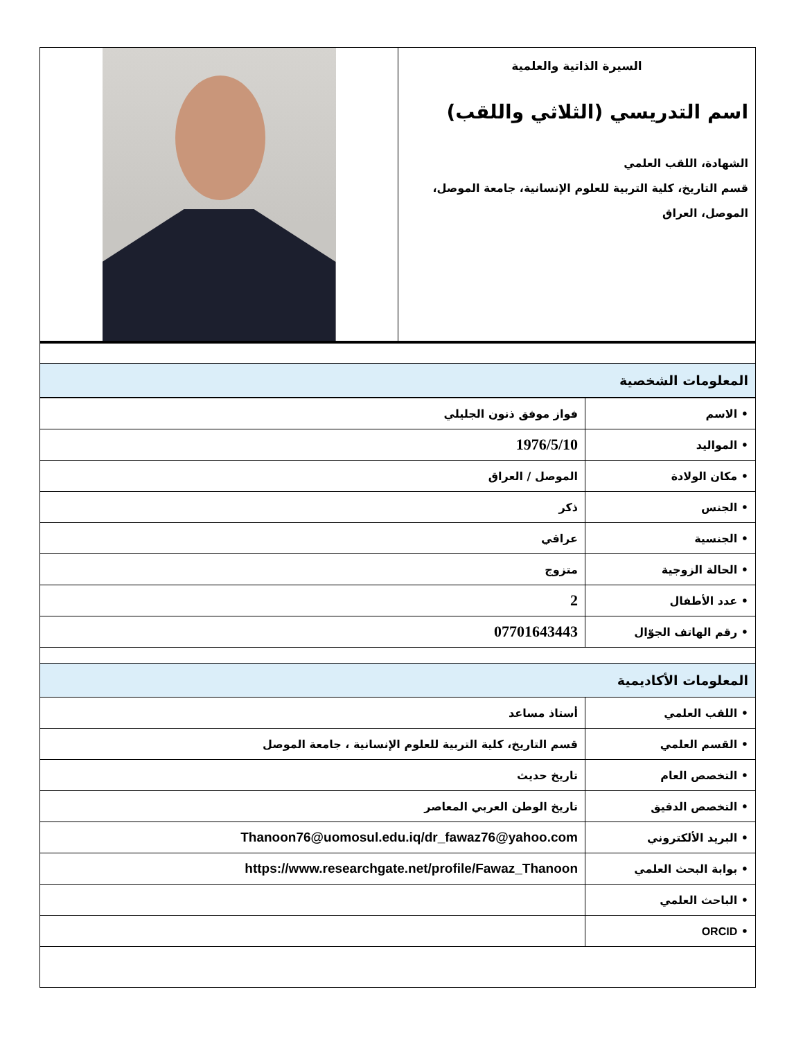| السيرة الذاتية والعلمية اسم التدريسي (الثلاثي واللقب) الشهادة، اللقب العلمي قسم التاريخ، كلية التربية للعلوم الإنسانية، جامعة الموصل، الموصل، العراق | |
| المعلومات الشخصية | |
| • الاسم | فواز موفق ذنون الجليلي |
| • المواليد | 1976/5/10 |
| • مكان الولادة | الموصل / العراق |
| • الجنس | ذكر |
| • الجنسية | عراقي |
| • الحالة الزوجية | متزوج |
| • عدد الأطفال | 2 |
| • رقم الهاتف الجوّال | 07701643443 |
| المعلومات الأكاديمية | |
| • اللقب العلمي | أستاذ مساعد |
| • القسم العلمي | قسم التاريخ، كلية التربية للعلوم الإنسانية ، جامعة الموصل |
| • التخصص العام | تاريخ حديث |
| • التخصص الدقيق | تاريخ الوطن العربي المعاصر |
| • البريد الألكتروني | Thanoon76@uomosul.edu.iq/dr_fawaz76@yahoo.com |
| • بوابة البحث العلمي | https://www.researchgate.net/profile/Fawaz_Thanoon |
| • الباحث العلمي | |
| • ORCID | |